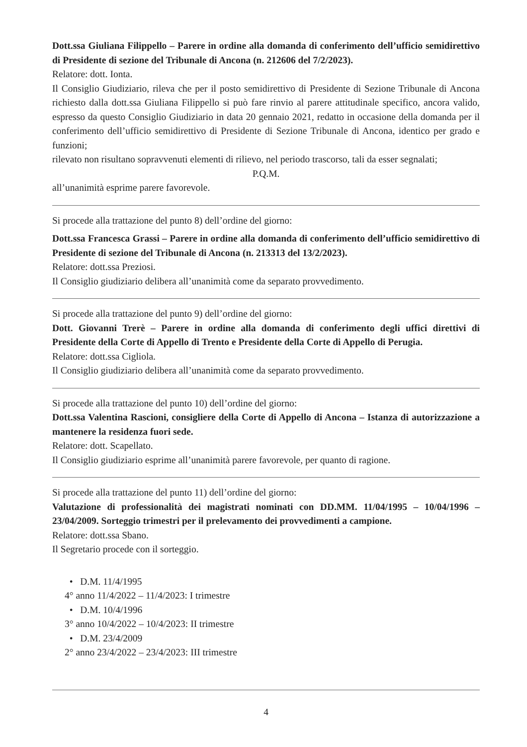Dott.ssa Giuliana Filippello – Parere in ordine alla domanda di conferimento dell’ufficio semidirettivo di Presidente di sezione del Tribunale di Ancona (n. 212606 del 7/2/2023).
Relatore: dott. Ionta.
Il Consiglio Giudiziario, rileva che per il posto semidirettivo di Presidente di Sezione Tribunale di Ancona richiesto dalla dott.ssa Giuliana Filippello si può fare rinvio al parere attitudinale specifico, ancora valido, espresso da questo Consiglio Giudiziario in data 20 gennaio 2021, redatto in occasione della domanda per il conferimento dell’ufficio semidirettivo di Presidente di Sezione Tribunale di Ancona, identico per grado e funzioni;
rilevato non risultano sopravvenuti elementi di rilievo, nel periodo trascorso, tali da esser segnalati;
P.Q.M.
all’unanimità esprime parere favorevole.
Si procede alla trattazione del punto 8) dell’ordine del giorno:
Dott.ssa Francesca Grassi – Parere in ordine alla domanda di conferimento dell’ufficio semidirettivo di Presidente di sezione del Tribunale di Ancona (n. 213313 del 13/2/2023).
Relatore: dott.ssa Preziosi.
Il Consiglio giudiziario delibera all’unanimità come da separato provvedimento.
Si procede alla trattazione del punto 9) dell’ordine del giorno:
Dott. Giovanni Trerè – Parere in ordine alla domanda di conferimento degli uffici direttivi di Presidente della Corte di Appello di Trento e Presidente della Corte di Appello di Perugia.
Relatore: dott.ssa Cigliola.
Il Consiglio giudiziario delibera all’unanimità come da separato provvedimento.
Si procede alla trattazione del punto 10) dell’ordine del giorno:
Dott.ssa Valentina Rascioni, consigliere della Corte di Appello di Ancona – Istanza di autorizzazione a mantenere la residenza fuori sede.
Relatore: dott. Scapellato.
Il Consiglio giudiziario esprime all’unanimità parere favorevole, per quanto di ragione.
Si procede alla trattazione del punto 11) dell’ordine del giorno:
Valutazione di professionalità dei magistrati nominati con DD.MM. 11/04/1995 – 10/04/1996 – 23/04/2009. Sorteggio trimestri per il prelevamento dei provvedimenti a campione.
Relatore: dott.ssa Sbano.
Il Segretario procede con il sorteggio.
• D.M. 11/4/1995
4° anno 11/4/2022 – 11/4/2023: I trimestre
• D.M. 10/4/1996
3° anno 10/4/2022 – 10/4/2023: II trimestre
• D.M. 23/4/2009
2° anno 23/4/2022 – 23/4/2023: III trimestre
4